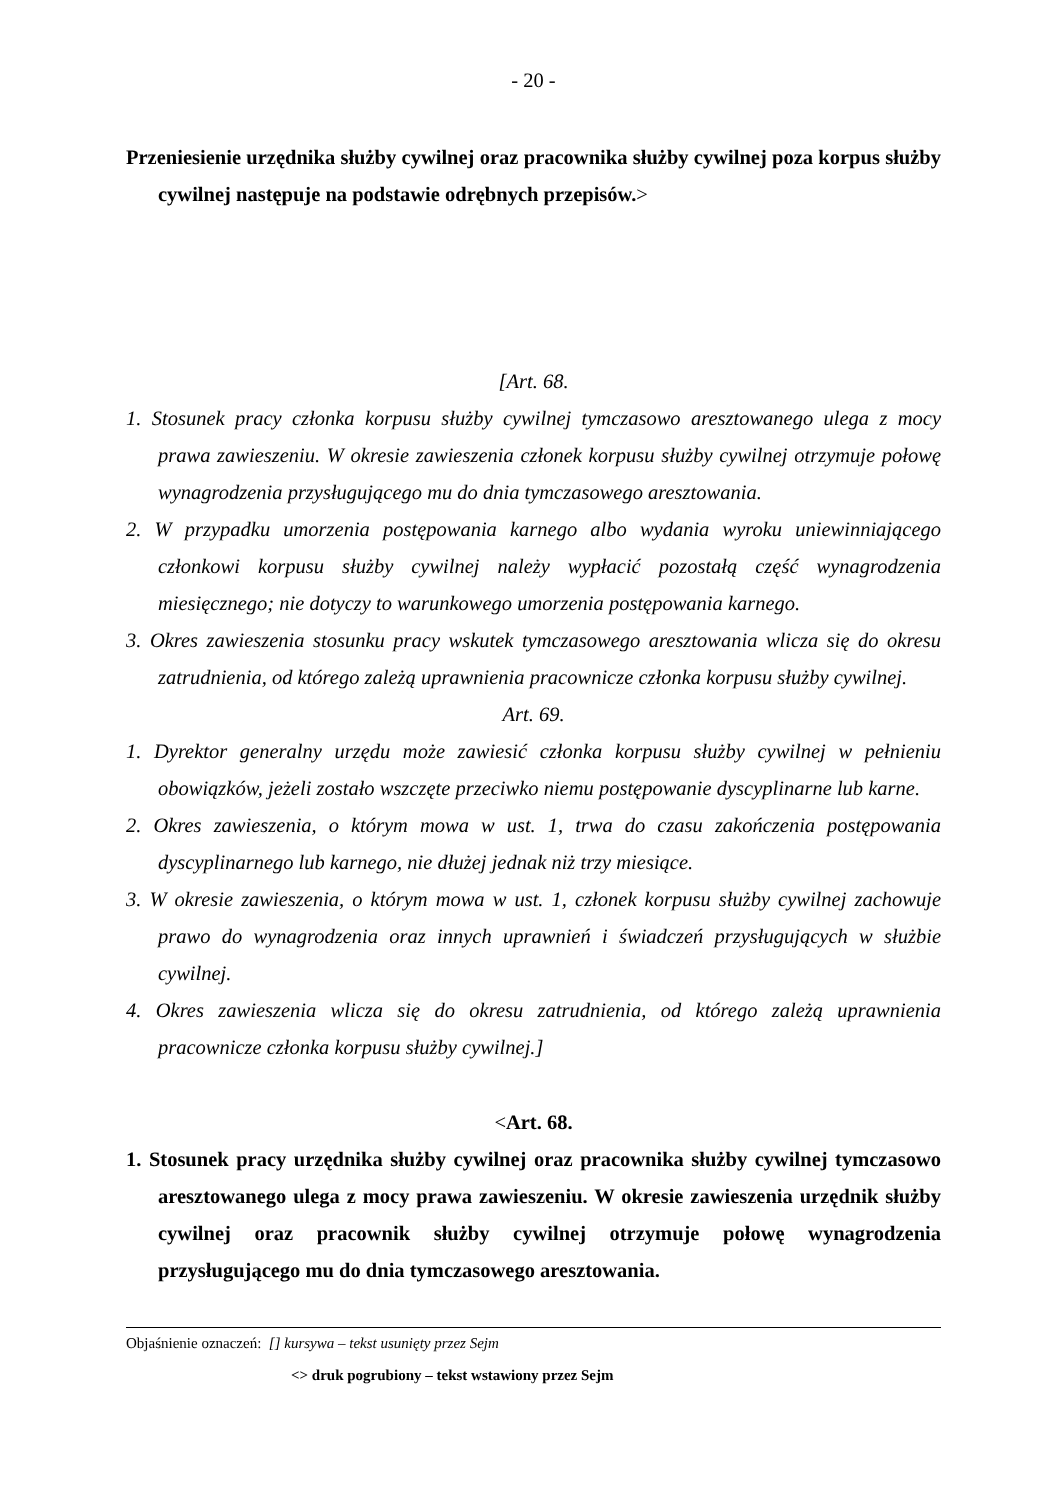- 20 -
Przeniesienie urzędnika służby cywilnej oraz pracownika służby cywilnej poza korpus służby cywilnej następuje na podstawie odrębnych przepisów.>
[Art. 68.
1. Stosunek pracy członka korpusu służby cywilnej tymczasowo aresztowanego ulega z mocy prawa zawieszeniu. W okresie zawieszenia członek korpusu służby cywilnej otrzymuje połowę wynagrodzenia przysługującego mu do dnia tymczasowego aresztowania.
2. W przypadku umorzenia postępowania karnego albo wydania wyroku uniewinniającego członkowi korpusu służby cywilnej należy wypłacić pozostałą część wynagrodzenia miesięcznego; nie dotyczy to warunkowego umorzenia postępowania karnego.
3. Okres zawieszenia stosunku pracy wskutek tymczasowego aresztowania wlicza się do okresu zatrudnienia, od którego zależą uprawnienia pracownicze członka korpusu służby cywilnej.
Art. 69.
1. Dyrektor generalny urzędu może zawiesić członka korpusu służby cywilnej w pełnieniu obowiązków, jeżeli zostało wszczęte przeciwko niemu postępowanie dyscyplinarne lub karne.
2. Okres zawieszenia, o którym mowa w ust. 1, trwa do czasu zakończenia postępowania dyscyplinarnego lub karnego, nie dłużej jednak niż trzy miesiące.
3. W okresie zawieszenia, o którym mowa w ust. 1, członek korpusu służby cywilnej zachowuje prawo do wynagrodzenia oraz innych uprawnień i świadczeń przysługujących w służbie cywilnej.
4. Okres zawieszenia wlicza się do okresu zatrudnienia, od którego zależą uprawnienia pracownicze członka korpusu służby cywilnej.]
<Art. 68.
1. Stosunek pracy urzędnika służby cywilnej oraz pracownika służby cywilnej tymczasowo aresztowanego ulega z mocy prawa zawieszeniu. W okresie zawieszenia urzędnik służby cywilnej oraz pracownik służby cywilnej otrzymuje połowę wynagrodzenia przysługującego mu do dnia tymczasowego aresztowania.
Objaśnienie oznaczeń: [] kursywa – tekst usunięty przez Sejm
<> druk pogrubiony – tekst wstawiony przez Sejm